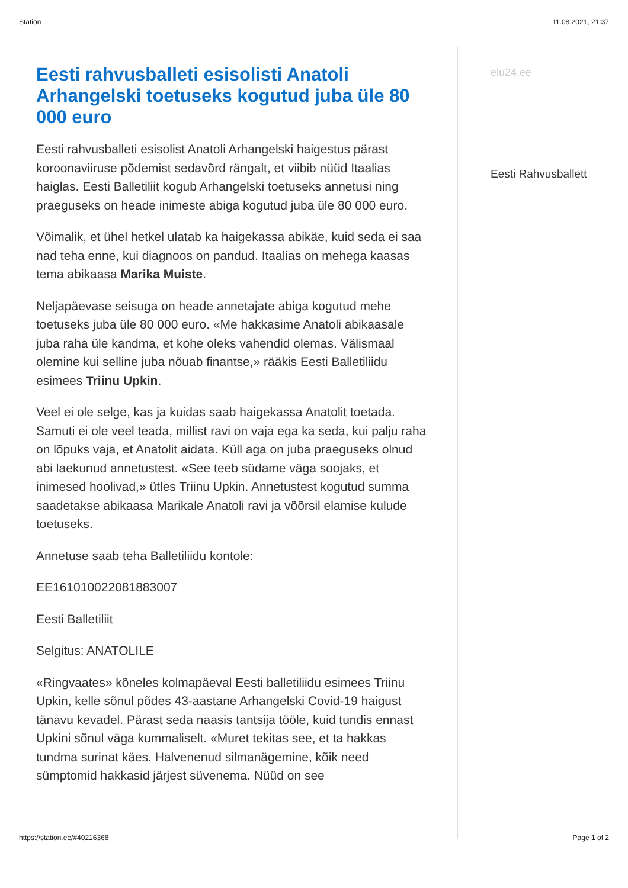Station 11.08.2021, 21:37
Eesti rahvusballeti esisolisti Anatoli Arhangelski toetuseks kogutud juba üle 80 000 euro
Eesti rahvusballeti esisolist Anatoli Arhangelski haigestus pärast koroonaviiruse põdemist sedavõrd rängalt, et viibib nüüd Itaalias haiglas. Eesti Balletiliit kogub Arhangelski toetuseks annetusi ning praeguseks on heade inimeste abiga kogutud juba üle 80 000 euro.
Võimalik, et ühel hetkel ulatab ka haigekassa abikäe, kuid seda ei saa nad teha enne, kui diagnoos on pandud. Itaalias on mehega kaasas tema abikaasa Marika Muiste.
Neljapäevase seisuga on heade annetajate abiga kogutud mehe toetuseks juba üle 80 000 euro. «Me hakkasime Anatoli abikaasale juba raha üle kandma, et kohe oleks vahendid olemas. Välismaal olemine kui selline juba nõuab finantse,» rääkis Eesti Balletiliidu esimees Triinu Upkin.
Veel ei ole selge, kas ja kuidas saab haigekassa Anatolit toetada. Samuti ei ole veel teada, millist ravi on vaja ega ka seda, kui palju raha on lõpuks vaja, et Anatolit aidata. Küll aga on juba praeguseks olnud abi laekunud annetustest. «See teeb südame väga soojaks, et inimesed hoolivad,» ütles Triinu Upkin. Annetustest kogutud summa saadetakse abikaasa Marikale Anatoli ravi ja võõrsil elamise kulude toetuseks.
Annetuse saab teha Balletiliidu kontole:
EE161010022081883007
Eesti Balletiliit
Selgitus: ANATOLILE
«Ringvaates» kõneles kolmapäeval Eesti balletiliidu esimees Triinu Upkin, kelle sõnul põdes 43-aastane Arhangelski Covid-19 haigust tänavu kevadel. Pärast seda naasis tantsija tööle, kuid tundis ennast Upkini sõnul väga kummaliselt. «Muret tekitas see, et ta hakkas tundma surinat käes. Halvenenud silmanägemine, kõik need sümptomid hakkasid järjest süvenema. Nüüd on see
elu24.ee
Eesti Rahvusballett
https://station.ee/#40216368 Page 1 of 2